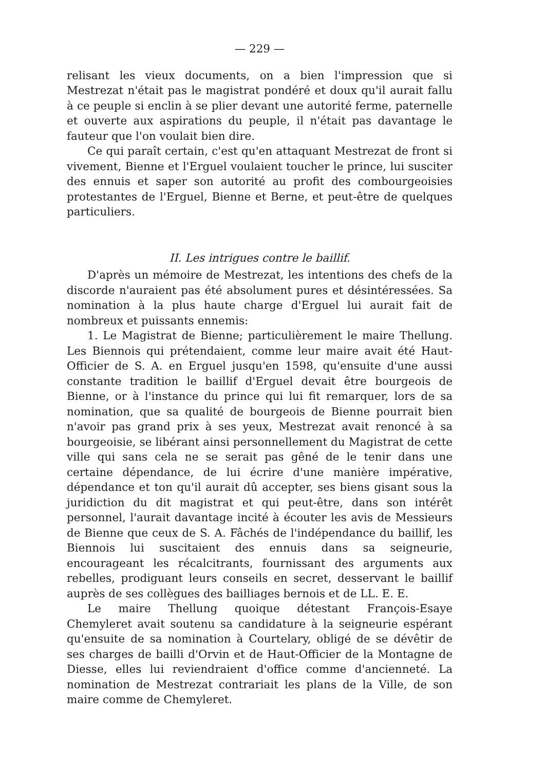— 229 —
relisant les vieux documents, on a bien l'impression que si Mestrezat n'était pas le magistrat pondéré et doux qu'il aurait fallu à ce peuple si enclin à se plier devant une autorité ferme, paternelle et ouverte aux aspirations du peuple, il n'était pas davantage le fauteur que l'on voulait bien dire.
Ce qui paraît certain, c'est qu'en attaquant Mestrezat de front si vivement, Bienne et l'Erguel voulaient toucher le prince, lui susciter des ennuis et saper son autorité au profit des combourgeoisies protestantes de l'Erguel, Bienne et Berne, et peut-être de quelques particuliers.
II. Les intrigues contre le baillif.
D'après un mémoire de Mestrezat, les intentions des chefs de la discorde n'auraient pas été absolument pures et désintéressées. Sa nomination à la plus haute charge d'Erguel lui aurait fait de nombreux et puissants ennemis:
1. Le Magistrat de Bienne; particulièrement le maire Thellung. Les Biennois qui prétendaient, comme leur maire avait été Haut-Officier de S. A. en Erguel jusqu'en 1598, qu'ensuite d'une aussi constante tradition le baillif d'Erguel devait être bourgeois de Bienne, or à l'instance du prince qui lui fit remarquer, lors de sa nomination, que sa qualité de bourgeois de Bienne pourrait bien n'avoir pas grand prix à ses yeux, Mestrezat avait renoncé à sa bourgeoisie, se libérant ainsi personnellement du Magistrat de cette ville qui sans cela ne se serait pas gêné de le tenir dans une certaine dépendance, de lui écrire d'une manière impérative, dépendance et ton qu'il aurait dû accepter, ses biens gisant sous la juridiction du dit magistrat et qui peut-être, dans son intérêt personnel, l'aurait davantage incité à écouter les avis de Messieurs de Bienne que ceux de S. A. Fâchés de l'indépendance du baillif, les Biennois lui suscitaient des ennuis dans sa seigneurie, encourageant les récalcitrants, fournissant des arguments aux rebelles, prodiguant leurs conseils en secret, desservant le baillif auprès de ses collègues des bailliages bernois et de LL. E. E.
Le maire Thellung quoique détestant François-Esaye Chemyleret avait soutenu sa candidature à la seigneurie espérant qu'ensuite de sa nomination à Courtelary, obligé de se dévêtir de ses charges de bailli d'Orvin et de Haut-Officier de la Montagne de Diesse, elles lui reviendraient d'office comme d'ancienneté. La nomination de Mestrezat contrariait les plans de la Ville, de son maire comme de Chemyleret.